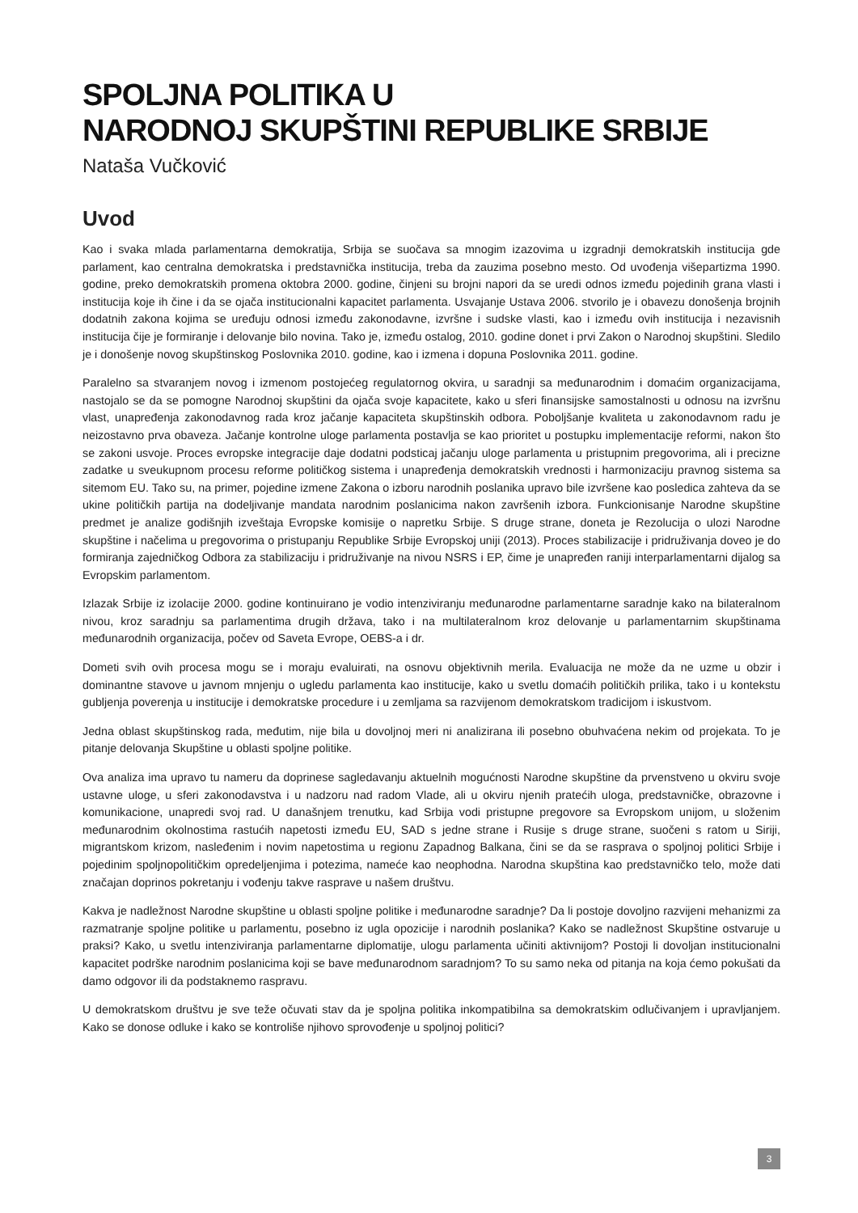SPOLJNA POLITIKA U
NARODNOJ SKUPŠTINI REPUBLIKE SRBIJE
Nataša Vučković
Uvod
Kao i svaka mlada parlamentarna demokratija, Srbija se suočava sa mnogim izazovima u izgradnji demokratskih institucija gde parlament, kao centralna demokratska i predstavnička institucija, treba da zauzima posebno mesto. Od uvođenja višepartizma 1990. godine, preko demokratskih promena oktobra 2000. godine, činjeni su brojni napori da se uredi odnos između pojedinih grana vlasti i institucija koje ih čine i da se ojača institucionalni kapacitet parlamenta. Usvajanje Ustava 2006. stvorilo je i obavezu donošenja brojnih dodatnih zakona kojima se uređuju odnosi između zakonodavne, izvršne i sudske vlasti, kao i između ovih institucija i nezavisnih institucija čije je formiranje i delovanje bilo novina. Tako je, između ostalog, 2010. godine donet i prvi Zakon o Narodnoj skupštini. Sledilo je i donošenje novog skupštinskog Poslovnika 2010. godine, kao i izmena i dopuna Poslovnika 2011. godine.
Paralelno sa stvaranjem novog i izmenom postojećeg regulatornog okvira, u saradnji sa međunarodnim i domaćim organizacijama, nastojalo se da se pomogne Narodnoj skupštini da ojača svoje kapacitete, kako u sferi finansijske samostalnosti u odnosu na izvršnu vlast, unapređenja zakonodavnog rada kroz jačanje kapaciteta skupštinskih odbora. Poboljšanje kvaliteta u zakonodavnom radu je neizostavno prva obaveza. Jačanje kontrolne uloge parlamenta postavlja se kao prioritet u postupku implementacije reformi, nakon što se zakoni usvoje. Proces evropske integracije daje dodatni podsticaj jačanju uloge parlamenta u pristupnim pregovorima, ali i precizne zadatke u sveukupnom procesu reforme političkog sistema i unapređenja demokratskih vrednosti i harmonizaciju pravnog sistema sa sitemom EU. Tako su, na primer, pojedine izmene Zakona o izboru narodnih poslanika upravo bile izvršene kao posledica zahteva da se ukine političkih partija na dodeljivanje mandata narodnim poslanicima nakon završenih izbora. Funkcionisanje Narodne skupštine predmet je analize godišnjih izveštaja Evropske komisije o napretku Srbije. S druge strane, doneta je Rezolucija o ulozi Narodne skupštine i načelima u pregovorima o pristupanju Republike Srbije Evropskoj uniji (2013). Proces stabilizacije i pridruživanja doveo je do formiranja zajedničkog Odbora za stabilizaciju i pridruživanje na nivou NSRS i EP, čime je unapređen raniji interparlamentarni dijalog sa Evropskim parlamentom.
Izlazak Srbije iz izolacije 2000. godine kontinuirano je vodio intenziviranju međunarodne parlamentarne saradnje kako na bilateralnom nivou, kroz saradnju sa parlamentima drugih država, tako i na multilateralnom kroz delovanje u parlamentarnim skupštinama međunarodnih organizacija, počev od Saveta Evrope, OEBS-a i dr.
Dometi svih ovih procesa mogu se i moraju evaluirati, na osnovu objektivnih merila. Evaluacija ne može da ne uzme u obzir i dominantne stavove u javnom mnjenju o ugledu parlamenta kao institucije, kako u svetlu domaćih političkih prilika, tako i u kontekstu gubljenja poverenja u institucije i demokratske procedure i u zemljama sa razvijenom demokratskom tradicijom i iskustvom.
Jedna oblast skupštinskog rada, međutim, nije bila u dovoljnoj meri ni analizirana ili posebno obuhvaćena nekim od projekata. To je pitanje delovanja Skupštine u oblasti spoljne politike.
Ova analiza ima upravo tu nameru da doprinese sagledavanju aktuelnih mogućnosti Narodne skupštine da prvenstveno u okviru svoje ustavne uloge, u sferi zakonodavstva i u nadzoru nad radom Vlade, ali u okviru njenih pratećih uloga, predstavničke, obrazovne i komunikacione, unapredi svoj rad. U današnjem trenutku, kad Srbija vodi pristupne pregovore sa Evropskom unijom, u složenim međunarodnim okolnostima rastućih napetosti između EU, SAD s jedne strane i Rusije s druge strane, suočeni s ratom u Siriji, migrantskom krizom, nasleđenim i novim napetostima u regionu Zapadnog Balkana, čini se da se rasprava o spoljnoj politici Srbije i pojedinim spoljnopolitičkim opredeljenjima i potezima, nameće kao neophodna. Narodna skupština kao predstavničko telo, može dati značajan doprinos pokretanju i vođenju takve rasprave u našem društvu.
Kakva je nadležnost Narodne skupštine u oblasti spoljne politike i međunarodne saradnje? Da li postoje dovoljno razvijeni mehanizmi za razmatranje spoljne politike u parlamentu, posebno iz ugla opozicije i narodnih poslanika? Kako se nadležnost Skupštine ostvaruje u praksi? Kako, u svetlu intenziviranja parlamentarne diplomatije, ulogu parlamenta učiniti aktivnijom? Postoji li dovoljan institucionalni kapacitet podrške narodnim poslanicima koji se bave međunarodnom saradnjom? To su samo neka od pitanja na koja ćemo pokušati da damo odgovor ili da podstaknemo raspravu.
U demokratskom društvu je sve teže očuvati stav da je spoljna politika inkompatibilna sa demokratskim odlučivanjem i upravljanjem. Kako se donose odluke i kako se kontroliše njihovo sprovođenje u spoljnoj politici?
3